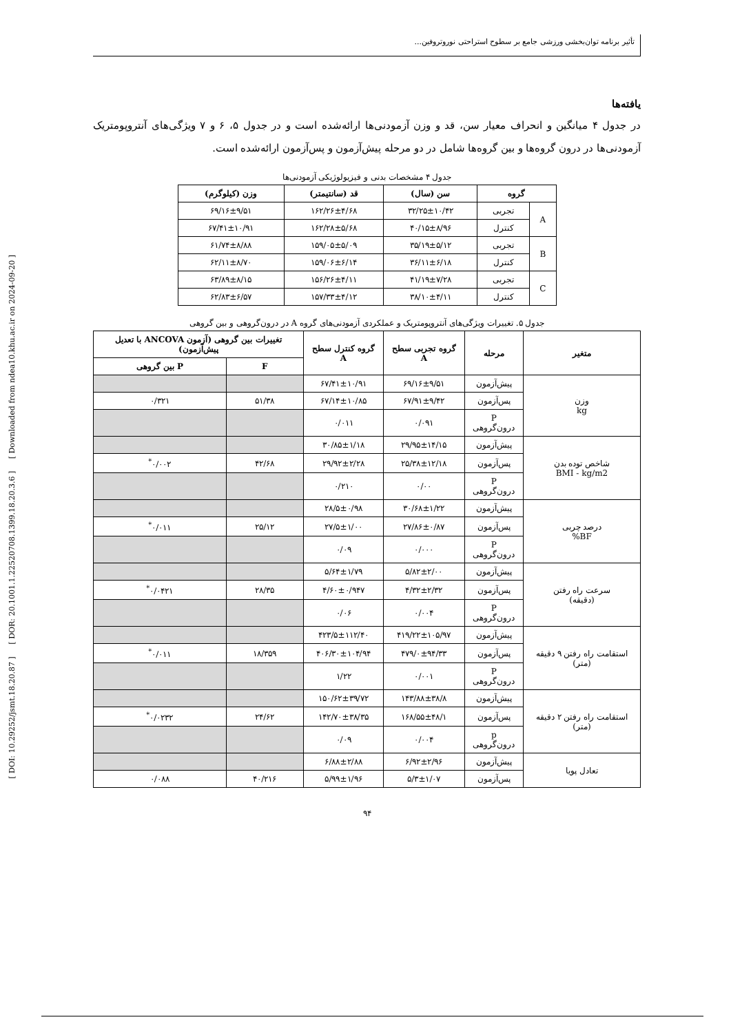[ DOI: 10.29252/jsmt.18.20.87 ] [ DOR: 20.1001.1.22520708.1399.18.20.3.6 ] [ Downloaded from ndea10.khu.ac.ir on 2024-09-20 ]
تأثیر برنامه توان‌بخشی ورزشی جامع بر سطوح استراحتی نوروتروفین...
یافته‌ها
در جدول ۴ میانگین و انحراف معیار سن، قد و وزن آزمودنی‌ها ارائه‌شده است و در جدول ۵، ۶ و ۷ ویژگی‌های آنتروپومتریک آزمودنی‌ها در درون گروه‌ها و بین گروه‌ها شامل در دو مرحله پیش‌آزمون و پس‌آزمون ارائه‌شده است.
جدول ۴ مشخصات بدنی و فیزیولوژیکی آزمودنی‌ها
| گروه | | سن (سال) | قد (سانتیمتر) | وزن (کیلوگرم) |
| --- | --- | --- | --- | --- |
| A | تجربی | ۳۲/۲۵±۱۰/۴۲ | ۱۶۲/۲۶±۴/۶۸ | ۶۹/۱۶±۹/۵۱ |
| | کنترل | ۴۰/۱۵±۸/۹۶ | ۱۶۲/۲۸±۵/۶۸ | ۶۷/۴۱±۱۰/۹۱ |
| B | تجربی | ۳۵/۱۹±۵/۱۲ | ۱۵۹/۰۵±۵/۰۹ | ۶۱/۷۴±۸/۸۸ |
| | کنترل | ۳۶/۱۱±۶/۱۸ | ۱۵۹/۰۶±۶/۱۴ | ۶۲/۱۱±۸/۷۰ |
| C | تجربی | ۴۱/۱۹±۷/۲۸ | ۱۵۶/۲۶±۴/۱۱ | ۶۳/۸۹±۸/۱۵ |
| | کنترل | ۳۸/۱۰±۴/۱۱ | ۱۵۷/۳۳±۴/۱۲ | ۶۲/۸۳±۶/۵۷ |
جدول ۵. تغییرات ویژگی‌های آنتروپومتریک و عملکردی آزمودنی‌های گروه A در درون‌گروهی و بین گروهی
| متغیر | مرحله | گروه تجربی سطح A | گروه کنترل سطح A | تغییرات بین گروهی (آزمون ANCOVA با تعدیل پیش‌آزمون) | |
| --- | --- | --- | --- | --- | --- |
| | | | | F | P بین گروهی |
| وزن kg | پیش‌آزمون | ۶۹/۱۶±۹/۵۱ | ۶۷/۴۱±۱۰/۹۱ | | |
| | پس‌آزمون | ۶۷/۹۱±۹/۴۲ | ۶۷/۱۴±۱۰/۸۵ | ۵۱/۳۸ | ۰/۳۲۱ |
| | P درون‌گروهی | ۰/۰۹۱ | ۰/۰۱۱ | | |
| شاخص توده بدن BMI - kg/m2 | پیش‌آزمون | ۲۹/۹۵±۱۴/۱۵ | ۳۰/۸۵±۱/۱۸ | | |
| | پس‌آزمون | ۲۵/۳۸±۱۲/۱۸ | ۲۹/۹۲±۲/۲۸ | ۴۲/۶۸ | ۰/۰۰۲<sup>*</sup> |
| | P درون‌گروهی | ۰/۰۰ | ۰/۲۱۰ | | |
| درصد چربی BF% | پیش‌آزمون | ۳۰/۶۸±۱/۲۲ | ۲۸/۵±۰/۹۸ | | |
| | پس‌آزمون | ۲۷/۸۶±۰/۸۷ | ۲۷/۵±۱/۰۰ | ۲۵/۱۲ | ۰/۰۱۱<sup>*</sup> |
| | P درون‌گروهی | ۰/۰۰۰ | ۰/۰۹ | | |
| سرعت راه رفتن (دقیقه) | پیش‌آزمون | ۵/۸۲±۲/۰۰ | ۵/۶۴±۱/۷۹ | | |
| | پس‌آزمون | ۴/۳۲±۲/۳۲ | ۴/۶۰±۰/۹۴۷ | ۲۸/۳۵ | ۰/۰۴۲۱<sup>*</sup> |
| | P درون‌گروهی | ۰/۰۰۴ | ۰/۰۶ | | |
| استقامت راه رفتن ۹ دقیقه (متر) | پیش‌آزمون | ۴۱۹/۲۲±۱۰۵/۹۷ | ۴۲۳/۵±۱۱۲/۴۰ | | |
| | پس‌آزمون | ۴۷۹/۰±۹۴/۳۳ | ۴۰۶/۳۰±۱۰۴/۹۴ | ۱۸/۳۵۹ | ۰/۰۱۱<sup>*</sup> |
| | P درون‌گروهی | ۰/۰۰۱ | ۱/۲۲ | | |
| استقامت راه رفتن ۲ دقیقه (متر) | پیش‌آزمون | ۱۴۳/۸۸±۳۸/۸ | ۱۵۰/۶۲±۳۹/۷۲ | | |
| | پس‌آزمون | ۱۶۸/۵۵±۴۸/۱ | ۱۴۲/۷۰±۳۸/۳۵ | ۲۴/۶۲ | ۰/۰۲۳۲<sup>*</sup> |
| | p درون‌گروهی | ۰/۰۰۴ | ۰/۰۹ | | |
| تعادل پویا | پیش‌آزمون | ۶/۹۲±۲/۹۶ | ۶/۸۸±۲/۸۸ | | |
| | پس‌آزمون | ۵/۳±۱/۰۷ | ۵/۹۹±۱/۹۶ | ۴۰/۲۱۶ | ۰/۰۸۸ |
۹۴